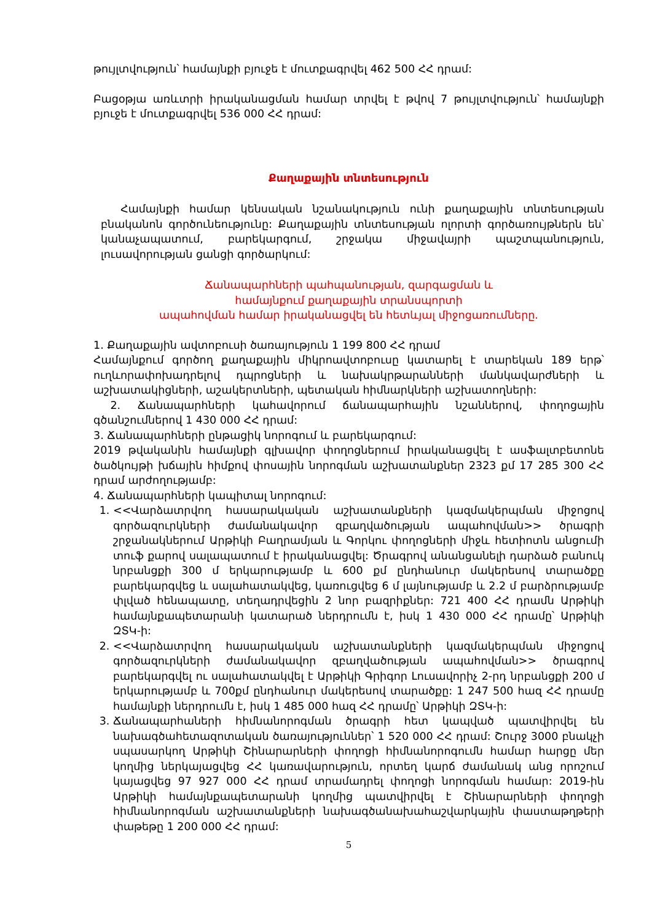թույլտվություն՝ համայնքի բյուջե է մուտքագրվել 462 500 ՀՀ դրամ:
Բացօթյա առևտրի իրականացման համար տրվել է թվով 7 թույլտվություն՝ համայնքի բյուջե է մուտքագրվել 536 000 ՀՀ դրամ:
Քաղաքային տնտեսություն
Համայնքի համար կենսական նշանակություն ունի քաղաքային տնտեսության բնականոն գործունեությունը: Քաղաքային տնտեսության ոլորտի գործառույթներն են՝ կանաչապատում, բարեկարգում, շրջակա միջավայրի պաշտպանություն, լուսավորության ցանցի գործարկում:
Ճանապարհների պահպանության, զարգացման և
համայնքում քաղաքային տրանսպորտի
ապահովման համար իրականացվել են հետևյալ միջոցառումները.
1. Քաղաքային ավտոբուսի ծառայություն 1 199 800 ՀՀ դրամ
Համայնքում գործող քաղաքային միկրոավտոբուսը կատարել է տարեկան 189 երթ՝ ուղևորափոխադրելով դպրոցների և նախակրթարանների մանկավարժների և աշխատակիցների, աշակերտների, պետական հիմնարկների աշխատողների:
2. Ճանապարհների կահավորում ճանապարհային նշաններով, փողոցային գծանշումներով 1 430 000 ՀՀ դրամ:
3. Ճանապարհների ընթացիկ նորոգում և բարեկարգում:
2019 թվականին համայնքի գլխավոր փողոցներում իրականացվել է ասֆալտբետոնե ծածկույթի խճային հիմքով փոսային նորոգման աշխատանքներ 2323 քմ 17 285 300 ՀՀ դրամ արժողությամբ:
4. Ճանապարհների կապիտալ նորոգում:
1. <<Վարձատրվող հասարակական աշխատանքների կազմակերպման միջոցով գործազուրկների ժամանակավոր զբաղվածության ապահովման>> ծրագրի շրջանակներում Արթիկի Բաղրամյան և Գորկու փողոցների միջև հետիոտն անցումի տուֆ քարով սալապատում է իրականացվել: Ծրագրով անանցանելի դարձած բանուկ նրբանցքի 300 մ երկարությամբ և 600 քմ ընդհանուր մակերեսով տարածքը բարեկարգվեց և սալահատակվեց, կառուցվեց 6 մ լայնությամբ և 2.2 մ բարձրությամբ փլված հենապատը, տեղադրվեցին 2 նոր բազրիքներ: 721 400 ՀՀ դրամն Արթիկի համայնքապետարանի կատարած ներդրումն է, իսկ 1 430 000 ՀՀ դրամը՝ Արթիկի ԶՏԿ-ի:
2. <<Վարձատրվող հասարակական աշխատանքների կազմակերպման միջոցով գործազուրկների ժամանակավոր զբաղվածության ապահովման>> ծրագրով բարեկարգվել ու սալահատակվել է Արթիկի Գրիգոր Լուսավորիչ 2-րդ նրբանցքի 200 մ երկարությամբ և 700քմ ընդհանուր մակերեսով տարածքը: 1 247 500 հազ ՀՀ դրամը համայնքի ներդրումն է, իսկ 1 485 000 հազ ՀՀ դրամը՝ Արթիկի ԶՏԿ-ի:
3. Ճանապարհաների հիմնանորոգման ծրագրի հետ կապված պատվիրվել են նախագծահետազոտական ծառայություններ՝ 1 520 000 ՀՀ դրամ: Շուրջ 3000 բնակչի սպասարկող Արթիկի Շինարարների փողոցի հիմնանորոգումն համար հարցը մեր կողմից ներկայացվեց ՀՀ կառավարություն, որտեղ կարճ ժամանակ անց որոշում կայացվեց 97 927 000 ՀՀ դրամ տրամադրել փողոցի նորոգման համար: 2019-ին Արթիկի համայնքապետարանի կողմից պատվիրվել է Շինարարների փողոցի հիմնանորոգման աշխատանքների նախագծանախահաշվարկային փաստաթղթերի փաթեթը 1 200 000 ՀՀ դրամ:
5